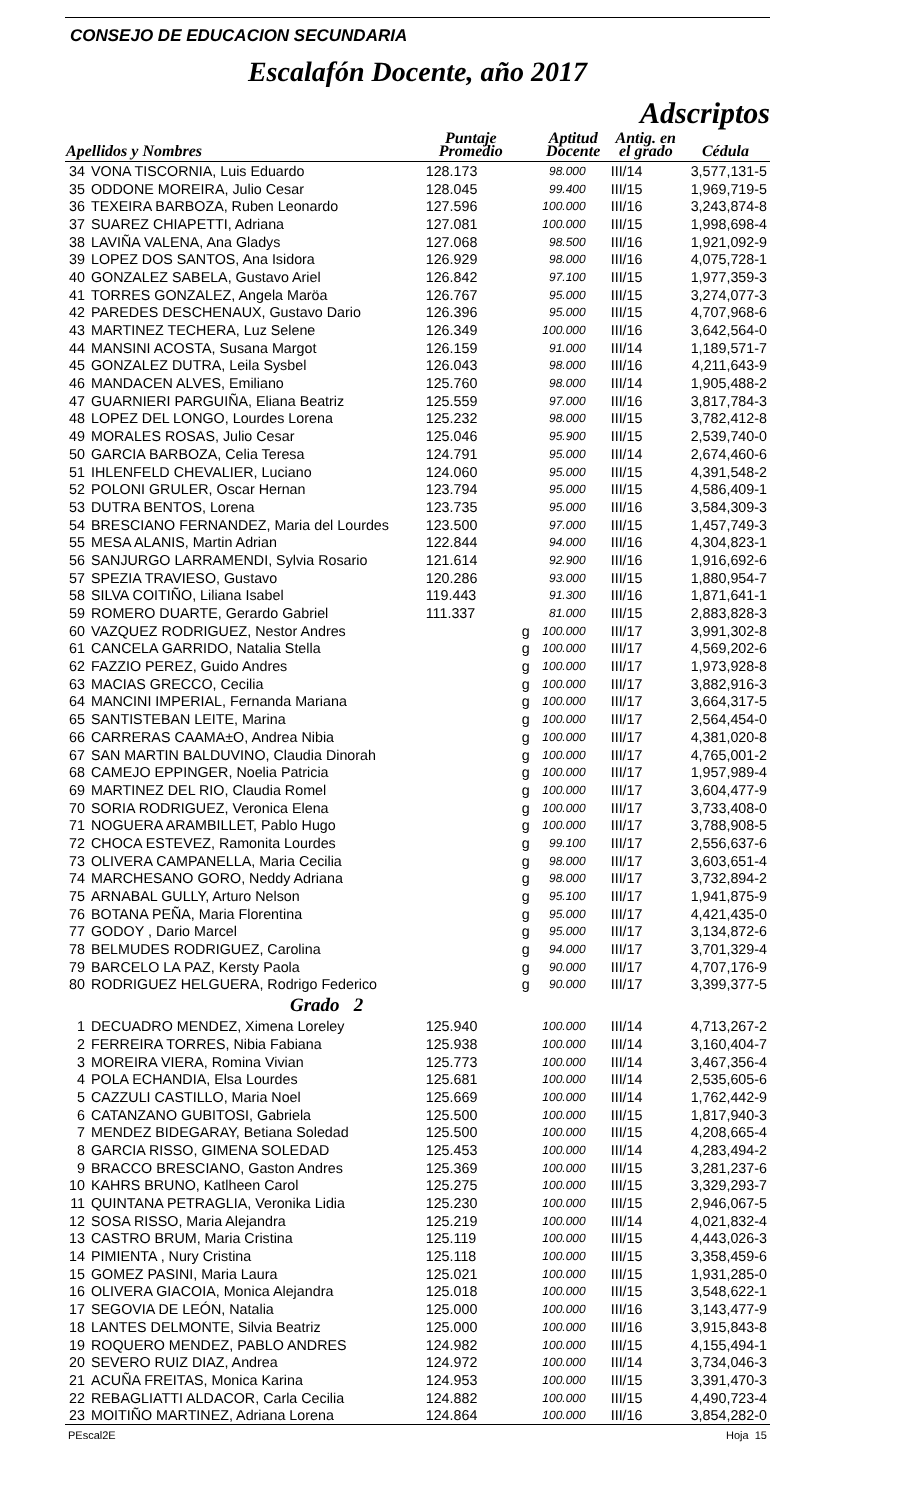CONSEJO DE EDUCACION SECUNDARIA
Escalafón Docente, año 2017
Adscriptos
| Apellidos y Nombres | | Puntaje Promedio | | Aptitud Docente | Antig. en el grado | Cédula |
| --- | --- | --- | --- | --- | --- | --- |
| 34 | VONA TISCORNIA, Luis Eduardo | 128.173 | | 98.000 | III/14 | 3,577,131-5 |
| 35 | ODDONE MOREIRA, Julio Cesar | 128.045 | | 99.400 | III/15 | 1,969,719-5 |
| 36 | TEXEIRA BARBOZA, Ruben Leonardo | 127.596 | | 100.000 | III/16 | 3,243,874-8 |
| 37 | SUAREZ CHIAPETTI, Adriana | 127.081 | | 100.000 | III/15 | 1,998,698-4 |
| 38 | LAVIÑA VALENA, Ana Gladys | 127.068 | | 98.500 | III/16 | 1,921,092-9 |
| 39 | LOPEZ DOS SANTOS, Ana Isidora | 126.929 | | 98.000 | III/16 | 4,075,728-1 |
| 40 | GONZALEZ SABELA, Gustavo Ariel | 126.842 | | 97.100 | III/15 | 1,977,359-3 |
| 41 | TORRES GONZALEZ, Angela Maröa | 126.767 | | 95.000 | III/15 | 3,274,077-3 |
| 42 | PAREDES DESCHENAUX, Gustavo Dario | 126.396 | | 95.000 | III/15 | 4,707,968-6 |
| 43 | MARTINEZ TECHERA, Luz Selene | 126.349 | | 100.000 | III/16 | 3,642,564-0 |
| 44 | MANSINI ACOSTA, Susana Margot | 126.159 | | 91.000 | III/14 | 1,189,571-7 |
| 45 | GONZALEZ DUTRA, Leila Sysbel | 126.043 | | 98.000 | III/16 | 4,211,643-9 |
| 46 | MANDACEN ALVES, Emiliano | 125.760 | | 98.000 | III/14 | 1,905,488-2 |
| 47 | GUARNIERI PARGUIÑA, Eliana Beatriz | 125.559 | | 97.000 | III/16 | 3,817,784-3 |
| 48 | LOPEZ DEL LONGO, Lourdes Lorena | 125.232 | | 98.000 | III/15 | 3,782,412-8 |
| 49 | MORALES ROSAS, Julio Cesar | 125.046 | | 95.900 | III/15 | 2,539,740-0 |
| 50 | GARCIA BARBOZA, Celia Teresa | 124.791 | | 95.000 | III/14 | 2,674,460-6 |
| 51 | IHLENFELD CHEVALIER, Luciano | 124.060 | | 95.000 | III/15 | 4,391,548-2 |
| 52 | POLONI GRULER, Oscar Hernan | 123.794 | | 95.000 | III/15 | 4,586,409-1 |
| 53 | DUTRA BENTOS, Lorena | 123.735 | | 95.000 | III/16 | 3,584,309-3 |
| 54 | BRESCIANO FERNANDEZ, Maria del Lourdes | 123.500 | | 97.000 | III/15 | 1,457,749-3 |
| 55 | MESA ALANIS, Martin Adrian | 122.844 | | 94.000 | III/16 | 4,304,823-1 |
| 56 | SANJURGO LARRAMENDI, Sylvia Rosario | 121.614 | | 92.900 | III/16 | 1,916,692-6 |
| 57 | SPEZIA TRAVIESO, Gustavo | 120.286 | | 93.000 | III/15 | 1,880,954-7 |
| 58 | SILVA COITIÑO, Liliana Isabel | 119.443 | | 91.300 | III/16 | 1,871,641-1 |
| 59 | ROMERO DUARTE, Gerardo Gabriel | 111.337 | | 81.000 | III/15 | 2,883,828-3 |
| 60 | VAZQUEZ RODRIGUEZ, Nestor Andres | | g | 100.000 | III/17 | 3,991,302-8 |
| 61 | CANCELA GARRIDO, Natalia Stella | | g | 100.000 | III/17 | 4,569,202-6 |
| 62 | FAZZIO PEREZ, Guido Andres | | g | 100.000 | III/17 | 1,973,928-8 |
| 63 | MACIAS GRECCO, Cecilia | | g | 100.000 | III/17 | 3,882,916-3 |
| 64 | MANCINI IMPERIAL, Fernanda Mariana | | g | 100.000 | III/17 | 3,664,317-5 |
| 65 | SANTISTEBAN LEITE, Marina | | g | 100.000 | III/17 | 2,564,454-0 |
| 66 | CARRERAS CAAMA±O, Andrea Nibia | | g | 100.000 | III/17 | 4,381,020-8 |
| 67 | SAN MARTIN BALDUVINO, Claudia Dinorah | | g | 100.000 | III/17 | 4,765,001-2 |
| 68 | CAMEJO EPPINGER, Noelia Patricia | | g | 100.000 | III/17 | 1,957,989-4 |
| 69 | MARTINEZ DEL RIO, Claudia Romel | | g | 100.000 | III/17 | 3,604,477-9 |
| 70 | SORIA RODRIGUEZ, Veronica Elena | | g | 100.000 | III/17 | 3,733,408-0 |
| 71 | NOGUERA ARAMBILLET, Pablo Hugo | | g | 100.000 | III/17 | 3,788,908-5 |
| 72 | CHOCA ESTEVEZ, Ramonita Lourdes | | g | 99.100 | III/17 | 2,556,637-6 |
| 73 | OLIVERA CAMPANELLA, Maria Cecilia | | g | 98.000 | III/17 | 3,603,651-4 |
| 74 | MARCHESANO GORO, Neddy Adriana | | g | 98.000 | III/17 | 3,732,894-2 |
| 75 | ARNABAL GULLY, Arturo Nelson | | g | 95.100 | III/17 | 1,941,875-9 |
| 76 | BOTANA PEÑA, Maria Florentina | | g | 95.000 | III/17 | 4,421,435-0 |
| 77 | GODOY , Dario Marcel | | g | 95.000 | III/17 | 3,134,872-6 |
| 78 | BELMUDES RODRIGUEZ, Carolina | | g | 94.000 | III/17 | 3,701,329-4 |
| 79 | BARCELO LA PAZ, Kersty Paola | | g | 90.000 | III/17 | 4,707,176-9 |
| 80 | RODRIGUEZ HELGUERA, Rodrigo Federico | | g | 90.000 | III/17 | 3,399,377-5 |
| Grado 2 | | | | | | |
| 1 | DECUADRO MENDEZ, Ximena Loreley | 125.940 | | 100.000 | III/14 | 4,713,267-2 |
| 2 | FERREIRA TORRES, Nibia Fabiana | 125.938 | | 100.000 | III/14 | 3,160,404-7 |
| 3 | MOREIRA VIERA, Romina Vivian | 125.773 | | 100.000 | III/14 | 3,467,356-4 |
| 4 | POLA ECHANDIA, Elsa Lourdes | 125.681 | | 100.000 | III/14 | 2,535,605-6 |
| 5 | CAZZULI CASTILLO, Maria Noel | 125.669 | | 100.000 | III/14 | 1,762,442-9 |
| 6 | CATANZANO GUBITOSI, Gabriela | 125.500 | | 100.000 | III/15 | 1,817,940-3 |
| 7 | MENDEZ BIDEGARAY, Betiana Soledad | 125.500 | | 100.000 | III/15 | 4,208,665-4 |
| 8 | GARCIA RISSO, GIMENA SOLEDAD | 125.453 | | 100.000 | III/14 | 4,283,494-2 |
| 9 | BRACCO BRESCIANO, Gaston Andres | 125.369 | | 100.000 | III/15 | 3,281,237-6 |
| 10 | KAHRS BRUNO, Katlheen Carol | 125.275 | | 100.000 | III/15 | 3,329,293-7 |
| 11 | QUINTANA PETRAGLIA, Veronika Lidia | 125.230 | | 100.000 | III/15 | 2,946,067-5 |
| 12 | SOSA RISSO, Maria Alejandra | 125.219 | | 100.000 | III/14 | 4,021,832-4 |
| 13 | CASTRO BRUM, Maria Cristina | 125.119 | | 100.000 | III/15 | 4,443,026-3 |
| 14 | PIMIENTA , Nury Cristina | 125.118 | | 100.000 | III/15 | 3,358,459-6 |
| 15 | GOMEZ PASINI, Maria Laura | 125.021 | | 100.000 | III/15 | 1,931,285-0 |
| 16 | OLIVERA GIACOIA, Monica Alejandra | 125.018 | | 100.000 | III/15 | 3,548,622-1 |
| 17 | SEGOVIA DE LEÓN, Natalia | 125.000 | | 100.000 | III/16 | 3,143,477-9 |
| 18 | LANTES DELMONTE, Silvia Beatriz | 125.000 | | 100.000 | III/16 | 3,915,843-8 |
| 19 | ROQUERO MENDEZ, PABLO ANDRES | 124.982 | | 100.000 | III/15 | 4,155,494-1 |
| 20 | SEVERO RUIZ DIAZ, Andrea | 124.972 | | 100.000 | III/14 | 3,734,046-3 |
| 21 | ACUÑA FREITAS, Monica Karina | 124.953 | | 100.000 | III/15 | 3,391,470-3 |
| 22 | REBAGLIATTI ALDACOR, Carla Cecilia | 124.882 | | 100.000 | III/15 | 4,490,723-4 |
| 23 | MOITIÑO MARTINEZ, Adriana Lorena | 124.864 | | 100.000 | III/16 | 3,854,282-0 |
PEscal2E Hoja 15